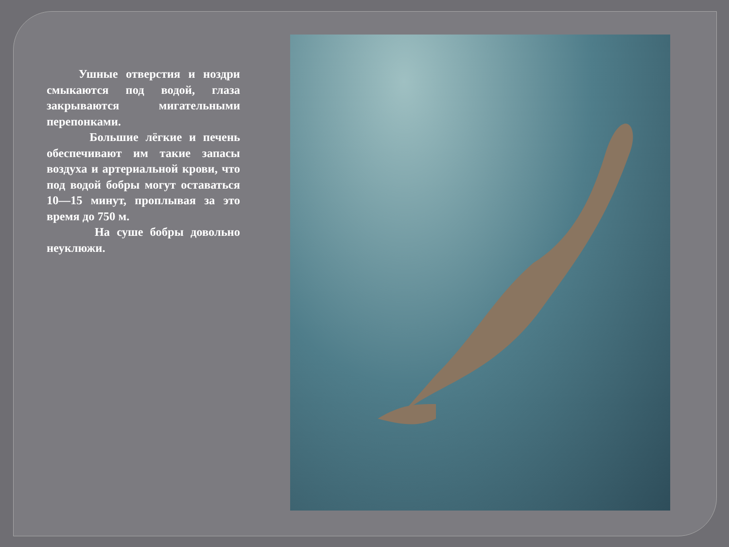Ушные отверстия и ноздри смыкаются под водой, глаза закрываются мигательными перепонками.
Большие лёгкие и печень обеспечивают им такие запасы воздуха и артериальной крови, что под водой бобры могут оставаться 10—15 минут, проплывая за это время до 750 м.
На суше бобры довольно неуклюжи.